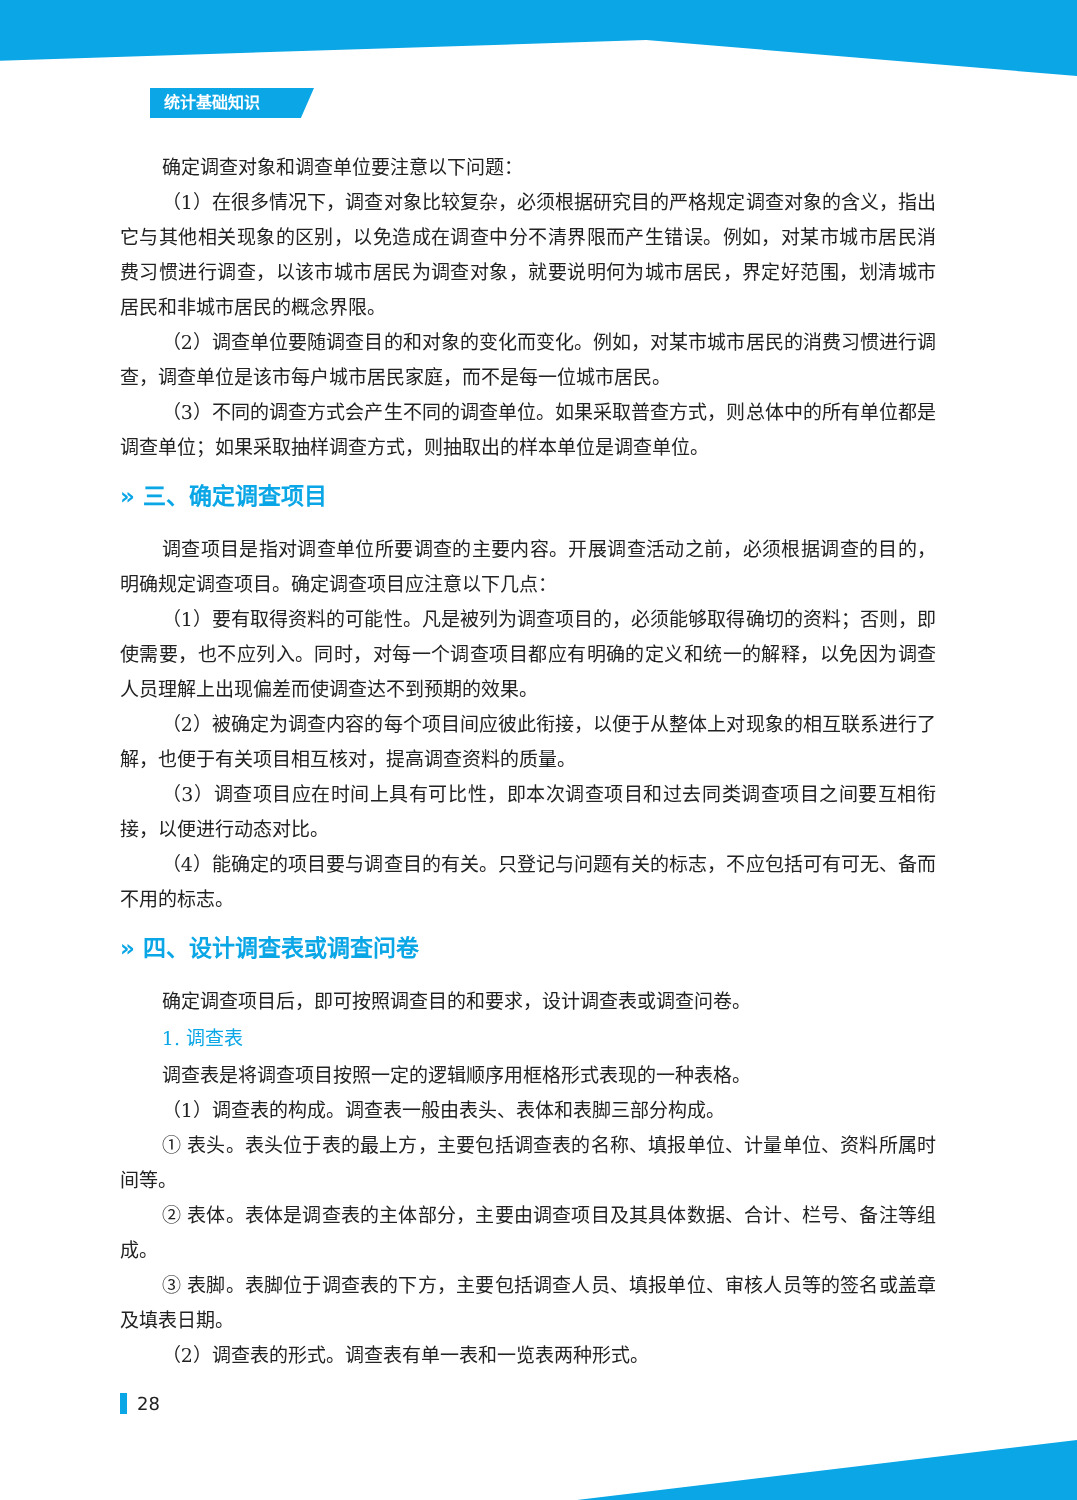统计基础知识
确定调查对象和调查单位要注意以下问题：
（1）在很多情况下，调查对象比较复杂，必须根据研究目的严格规定调查对象的含义，指出它与其他相关现象的区别，以免造成在调查中分不清界限而产生错误。例如，对某市城市居民消费习惯进行调查，以该市城市居民为调查对象，就要说明何为城市居民，界定好范围，划清城市居民和非城市居民的概念界限。
（2）调查单位要随调查目的和对象的变化而变化。例如，对某市城市居民的消费习惯进行调查，调查单位是该市每户城市居民家庭，而不是每一位城市居民。
（3）不同的调查方式会产生不同的调查单位。如果采取普查方式，则总体中的所有单位都是调查单位；如果采取抽样调查方式，则抽取出的样本单位是调查单位。
» 三、确定调查项目
调查项目是指对调查单位所要调查的主要内容。开展调查活动之前，必须根据调查的目的，明确规定调查项目。确定调查项目应注意以下几点：
（1）要有取得资料的可能性。凡是被列为调查项目的，必须能够取得确切的资料；否则，即使需要，也不应列入。同时，对每一个调查项目都应有明确的定义和统一的解释，以免因为调查人员理解上出现偏差而使调查达不到预期的效果。
（2）被确定为调查内容的每个项目间应彼此衔接，以便于从整体上对现象的相互联系进行了解，也便于有关项目相互核对，提高调查资料的质量。
（3）调查项目应在时间上具有可比性，即本次调查项目和过去同类调查项目之间要互相衔接，以便进行动态对比。
（4）能确定的项目要与调查目的有关。只登记与问题有关的标志，不应包括可有可无、备而不用的标志。
» 四、设计调查表或调查问卷
确定调查项目后，即可按照调查目的和要求，设计调查表或调查问卷。
1. 调查表
调查表是将调查项目按照一定的逻辑顺序用框格形式表现的一种表格。
（1）调查表的构成。调查表一般由表头、表体和表脚三部分构成。
① 表头。表头位于表的最上方，主要包括调查表的名称、填报单位、计量单位、资料所属时间等。
② 表体。表体是调查表的主体部分，主要由调查项目及其具体数据、合计、栏号、备注等组成。
③ 表脚。表脚位于调查表的下方，主要包括调查人员、填报单位、审核人员等的签名或盖章及填表日期。
（2）调查表的形式。调查表有单一表和一览表两种形式。
28